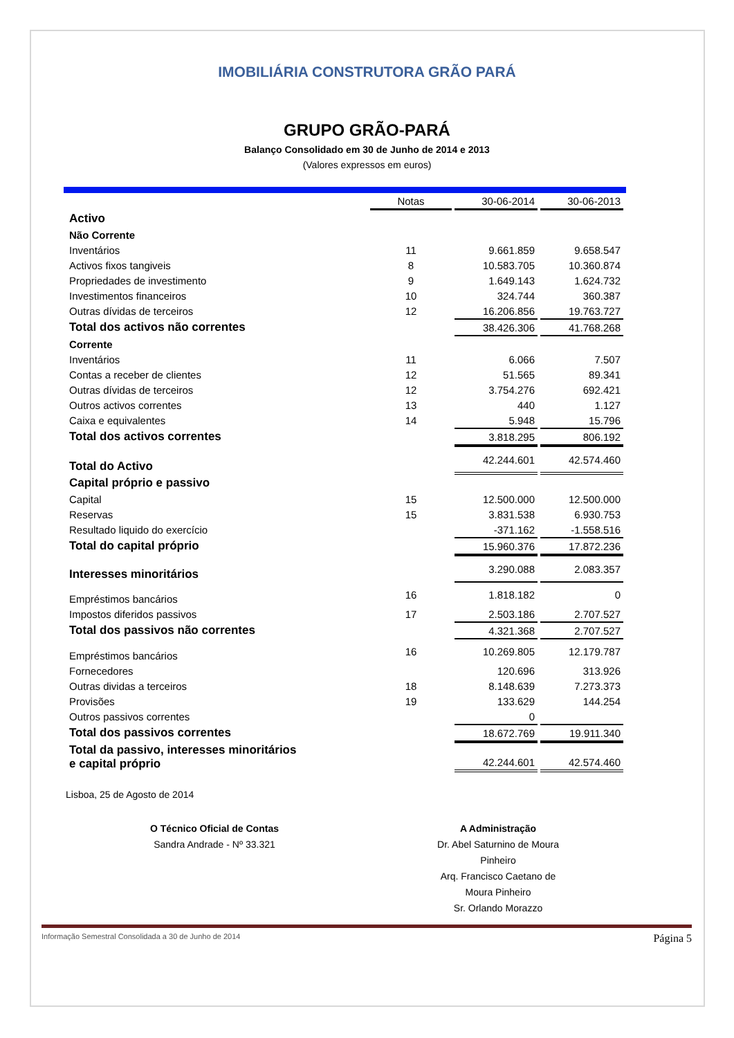IMOBILIÁRIA CONSTRUTORA GRÃO PARÁ
GRUPO GRÃO-PARÁ
Balanço Consolidado em 30 de Junho de 2014 e 2013
(Valores expressos em euros)
| | Notas | 30-06-2014 | 30-06-2013 |
| Activo | | | |
| Não Corrente | | | |
| Inventários | 11 | 9.661.859 | 9.658.547 |
| Activos fixos tangiveis | 8 | 10.583.705 | 10.360.874 |
| Propriedades de investimento | 9 | 1.649.143 | 1.624.732 |
| Investimentos financeiros | 10 | 324.744 | 360.387 |
| Outras dívidas de terceiros | 12 | 16.206.856 | 19.763.727 |
| Total dos activos não correntes | | 38.426.306 | 41.768.268 |
| Corrente | | | |
| Inventários | 11 | 6.066 | 7.507 |
| Contas a receber de clientes | 12 | 51.565 | 89.341 |
| Outras dívidas de terceiros | 12 | 3.754.276 | 692.421 |
| Outros activos correntes | 13 | 440 | 1.127 |
| Caixa e equivalentes | 14 | 5.948 | 15.796 |
| Total dos activos correntes | | 3.818.295 | 806.192 |
| Total do Activo | | 42.244.601 | 42.574.460 |
| Capital próprio e passivo | | | |
| Capital | 15 | 12.500.000 | 12.500.000 |
| Reservas | 15 | 3.831.538 | 6.930.753 |
| Resultado liquido do exercício | | -371.162 | -1.558.516 |
| Total do capital próprio | | 15.960.376 | 17.872.236 |
| Interesses minoritários | | 3.290.088 | 2.083.357 |
| Empréstimos bancários | 16 | 1.818.182 | 0 |
| Impostos diferidos passivos | 17 | 2.503.186 | 2.707.527 |
| Total dos passivos não correntes | | 4.321.368 | 2.707.527 |
| Empréstimos bancários | 16 | 10.269.805 | 12.179.787 |
| Fornecedores | | 120.696 | 313.926 |
| Outras dividas a terceiros | 18 | 8.148.639 | 7.273.373 |
| Provisões | 19 | 133.629 | 144.254 |
| Outros passivos correntes | | 0 | |
| Total dos passivos correntes | | 18.672.769 | 19.911.340 |
| Total da passivo, interesses minoritários e capital próprio | | 42.244.601 | 42.574.460 |
Lisboa, 25 de Agosto de 2014
O Técnico Oficial de Contas
Sandra Andrade - Nº 33.321
A Administração
Dr. Abel Saturnino de Moura Pinheiro
Arq. Francisco Caetano de Moura Pinheiro
Sr. Orlando Morazzo
Informação Semestral Consolidada a 30 de Junho de 2014 Página 5